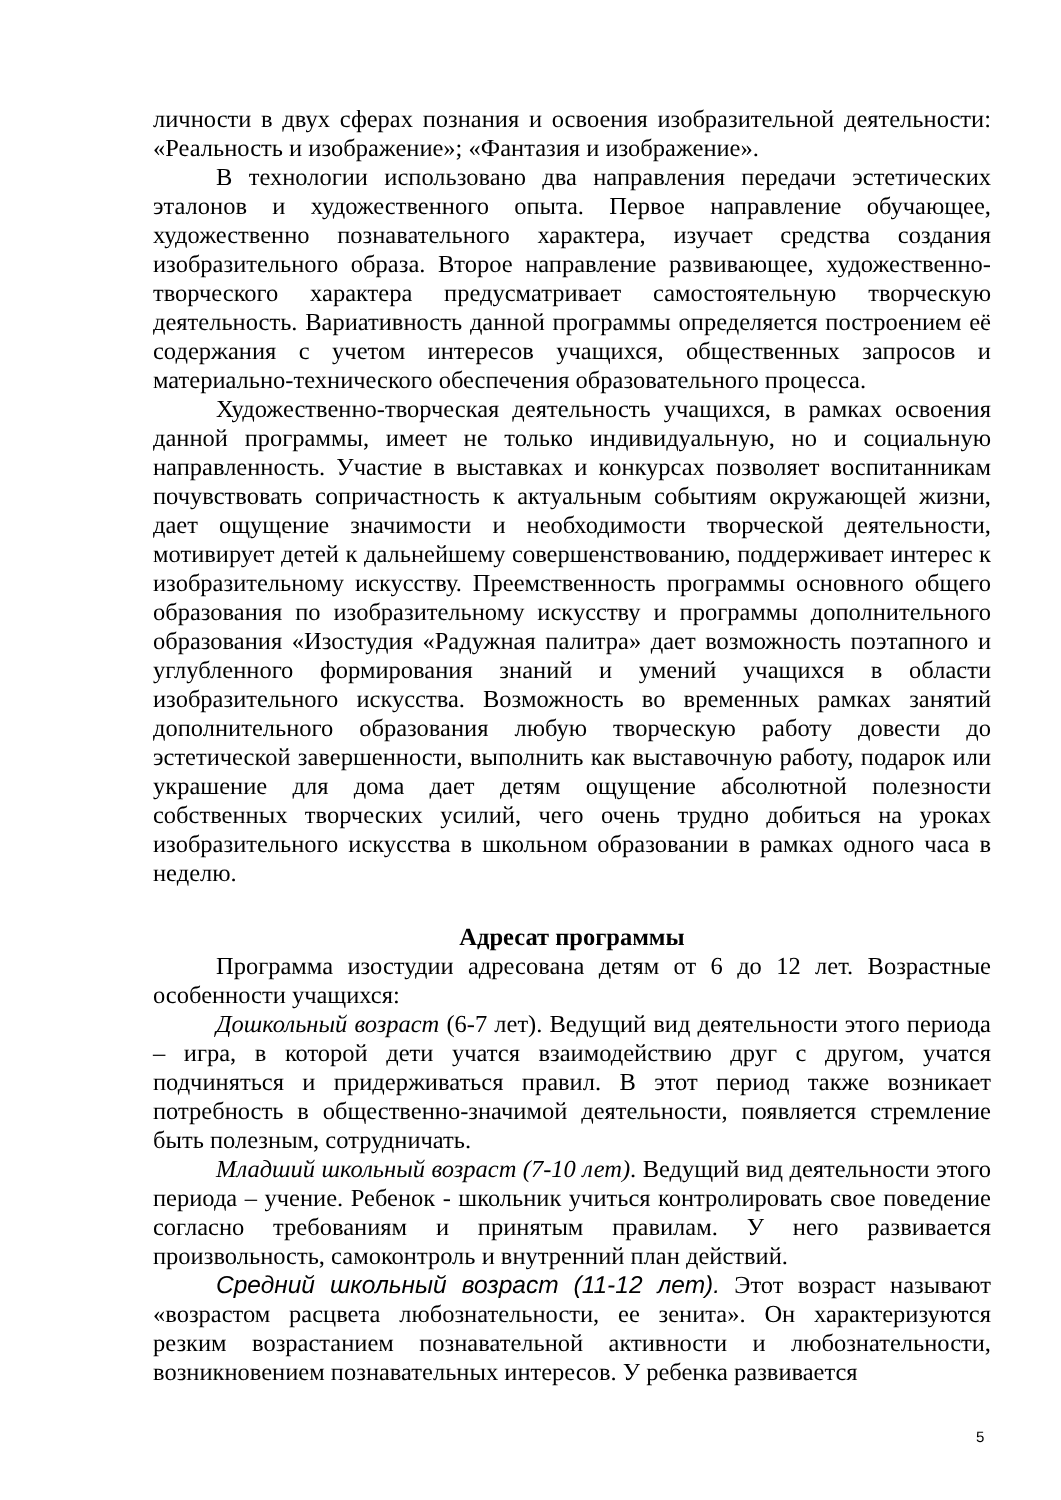личности в двух сферах познания и освоения изобразительной деятельности: «Реальность и изображение»; «Фантазия и изображение».
В технологии использовано два направления передачи эстетических эталонов и художественного опыта. Первое направление обучающее, художественно познавательного характера, изучает средства создания изобразительного образа. Второе направление развивающее, художественно-творческого характера предусматривает самостоятельную творческую деятельность. Вариативность данной программы определяется построением её содержания с учетом интересов учащихся, общественных запросов и материально-технического обеспечения образовательного процесса.
Художественно-творческая деятельность учащихся, в рамках освоения данной программы, имеет не только индивидуальную, но и социальную направленность. Участие в выставках и конкурсах позволяет воспитанникам почувствовать сопричастность к актуальным событиям окружающей жизни, дает ощущение значимости и необходимости творческой деятельности, мотивирует детей к дальнейшему совершенствованию, поддерживает интерес к изобразительному искусству. Преемственность программы основного общего образования по изобразительному искусству и программы дополнительного образования «Изостудия «Радужная палитра» дает возможность поэтапного и углубленного формирования знаний и умений учащихся в области изобразительного искусства. Возможность во временных рамках занятий дополнительного образования любую творческую работу довести до эстетической завершенности, выполнить как выставочную работу, подарок или украшение для дома дает детям ощущение абсолютной полезности собственных творческих усилий, чего очень трудно добиться на уроках изобразительного искусства в школьном образовании в рамках одного часа в неделю.
Адресат программы
Программа изостудии адресована детям от 6 до 12 лет. Возрастные особенности учащихся:
Дошкольный возраст (6-7 лет). Ведущий вид деятельности этого периода – игра, в которой дети учатся взаимодействию друг с другом, учатся подчиняться и придерживаться правил. В этот период также возникает потребность в общественно-значимой деятельности, появляется стремление быть полезным, сотрудничать.
Младший школьный возраст (7-10 лет). Ведущий вид деятельности этого периода – учение. Ребенок - школьник учиться контролировать свое поведение согласно требованиям и принятым правилам. У него развивается произвольность, самоконтроль и внутренний план действий.
Средний школьный возраст (11-12 лет). Этот возраст называют «возрастом расцвета любознательности, ее зенита». Он характеризуются резким возрастанием познавательной активности и любознательности, возникновением познавательных интересов. У ребенка развивается
5